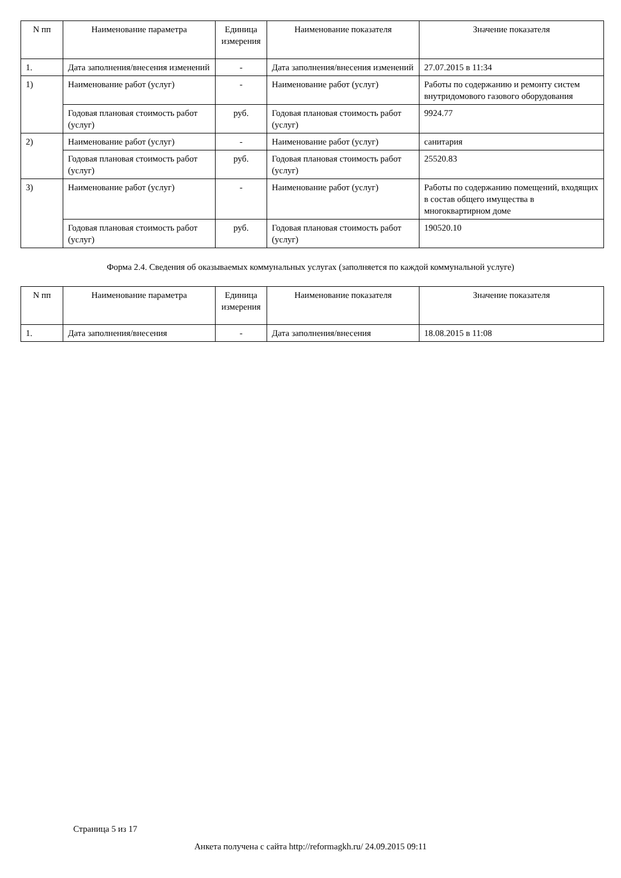| N пп | Наименование параметра | Единица измерения | Наименование показателя | Значение показателя |
| --- | --- | --- | --- | --- |
| 1. | Дата заполнения/внесения изменений | - | Дата заполнения/внесения изменений | 27.07.2015 в 11:34 |
| 1) | Наименование работ (услуг) | - | Наименование работ (услуг) | Работы по содержанию и ремонту систем внутридомового газового оборудования |
| | Годовая плановая стоимость работ (услуг) | руб. | Годовая плановая стоимость работ (услуг) | 9924.77 |
| 2) | Наименование работ (услуг) | - | Наименование работ (услуг) | санитария |
| | Годовая плановая стоимость работ (услуг) | руб. | Годовая плановая стоимость работ (услуг) | 25520.83 |
| 3) | Наименование работ (услуг) | - | Наименование работ (услуг) | Работы по содержанию помещений, входящих в состав общего имущества в многоквартирном доме |
| | Годовая плановая стоимость работ (услуг) | руб. | Годовая плановая стоимость работ (услуг) | 190520.10 |
Форма 2.4. Сведения об оказываемых коммунальных услугах (заполняется по каждой коммунальной услуге)
| N пп | Наименование параметра | Единица измерения | Наименование показателя | Значение показателя |
| --- | --- | --- | --- | --- |
| 1. | Дата заполнения/внесения | - | Дата заполнения/внесения | 18.08.2015 в 11:08 |
Страница 5 из 17
Анкета получена с сайта http://reformagkh.ru/ 24.09.2015 09:11